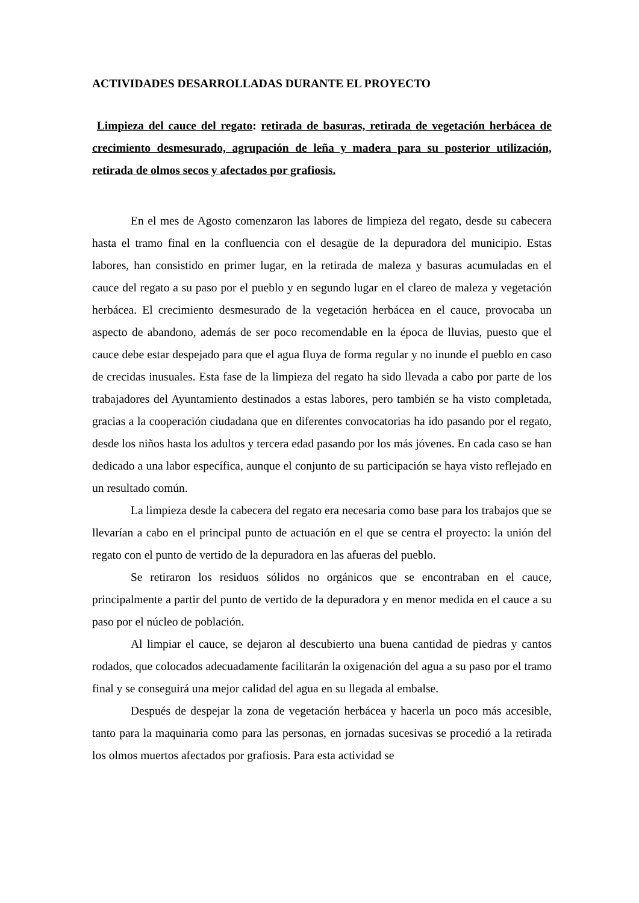ACTIVIDADES DESARROLLADAS DURANTE EL PROYECTO
Limpieza del cauce del regato: retirada de basuras, retirada de vegetación herbácea de crecimiento desmesurado, agrupación de leña y madera para su posterior utilización, retirada de olmos secos y afectados por grafiosis.
En el mes de Agosto comenzaron las labores de limpieza del regato, desde su cabecera hasta el tramo final en la confluencia con el desagüe de la depuradora del municipio. Estas labores, han consistido en primer lugar, en la retirada de maleza y basuras acumuladas en el cauce del regato a su paso por el pueblo y en segundo lugar en el clareo de maleza y vegetación herbácea. El crecimiento desmesurado de la vegetación herbácea en el cauce, provocaba un aspecto de abandono, además de ser poco recomendable en la época de lluvias, puesto que el cauce debe estar despejado para que el agua fluya de forma regular y no inunde el pueblo en caso de crecidas inusuales. Esta fase de la limpieza del regato ha sido llevada a cabo por parte de los trabajadores del Ayuntamiento destinados a estas labores, pero también se ha visto completada, gracias a la cooperación ciudadana que en diferentes convocatorias ha ido pasando por el regato, desde los niños hasta los adultos y tercera edad pasando por los más jóvenes. En cada caso se han dedicado a una labor específica, aunque el conjunto de su participación se haya visto reflejado en un resultado común.
La limpieza desde la cabecera del regato era necesaria como base para los trabajos que se llevarían a cabo en el principal punto de actuación en el que se centra el proyecto: la unión del regato con el punto de vertido de la depuradora en las afueras del pueblo.
Se retiraron los residuos sólidos no orgánicos que se encontraban en el cauce, principalmente a partir del punto de vertido de la depuradora y en menor medida en el cauce a su paso por el núcleo de población.
Al limpiar el cauce, se dejaron al descubierto una buena cantidad de piedras y cantos rodados, que colocados adecuadamente facilitarán la oxigenación del agua a su paso por el tramo final y se conseguirá una mejor calidad del agua en su llegada al embalse.
Después de despejar la zona de vegetación herbácea y hacerla un poco más accesible, tanto para la maquinaria como para las personas, en jornadas sucesivas se procedió a la retirada los olmos muertos afectados por grafiosis. Para esta actividad se